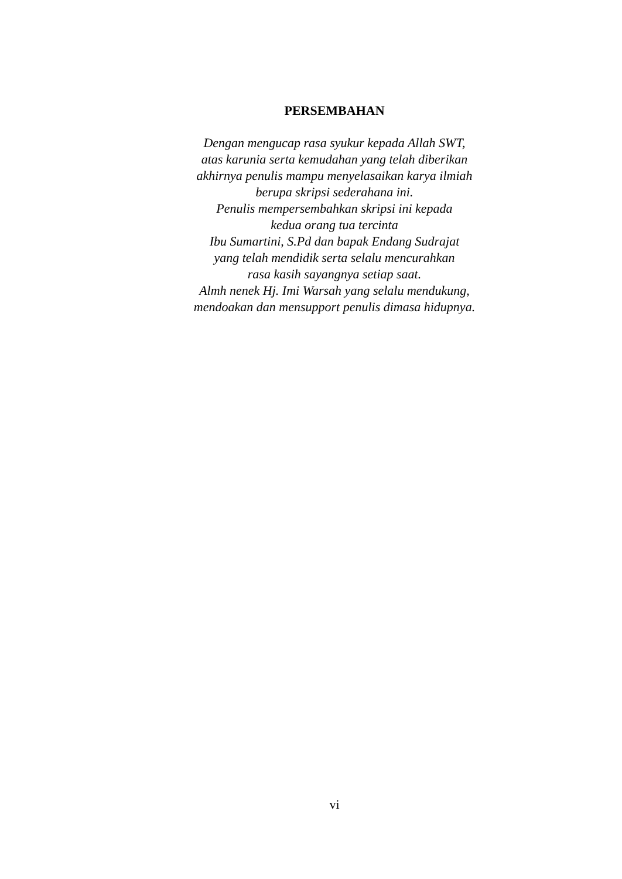PERSEMBAHAN
Dengan mengucap rasa syukur kepada Allah SWT,
atas karunia serta kemudahan yang telah diberikan
akhirnya penulis mampu menyelasaikan karya ilmiah
berupa skripsi sederahana ini.
Penulis mempersembahkan skripsi ini kepada
kedua orang tua tercinta
Ibu Sumartini, S.Pd dan bapak Endang Sudrajat
yang telah mendidik serta selalu mencurahkan
rasa kasih sayangnya setiap saat.
Almh nenek Hj. Imi Warsah yang selalu mendukung,
mendoakan dan mensupport penulis dimasa hidupnya.
vi